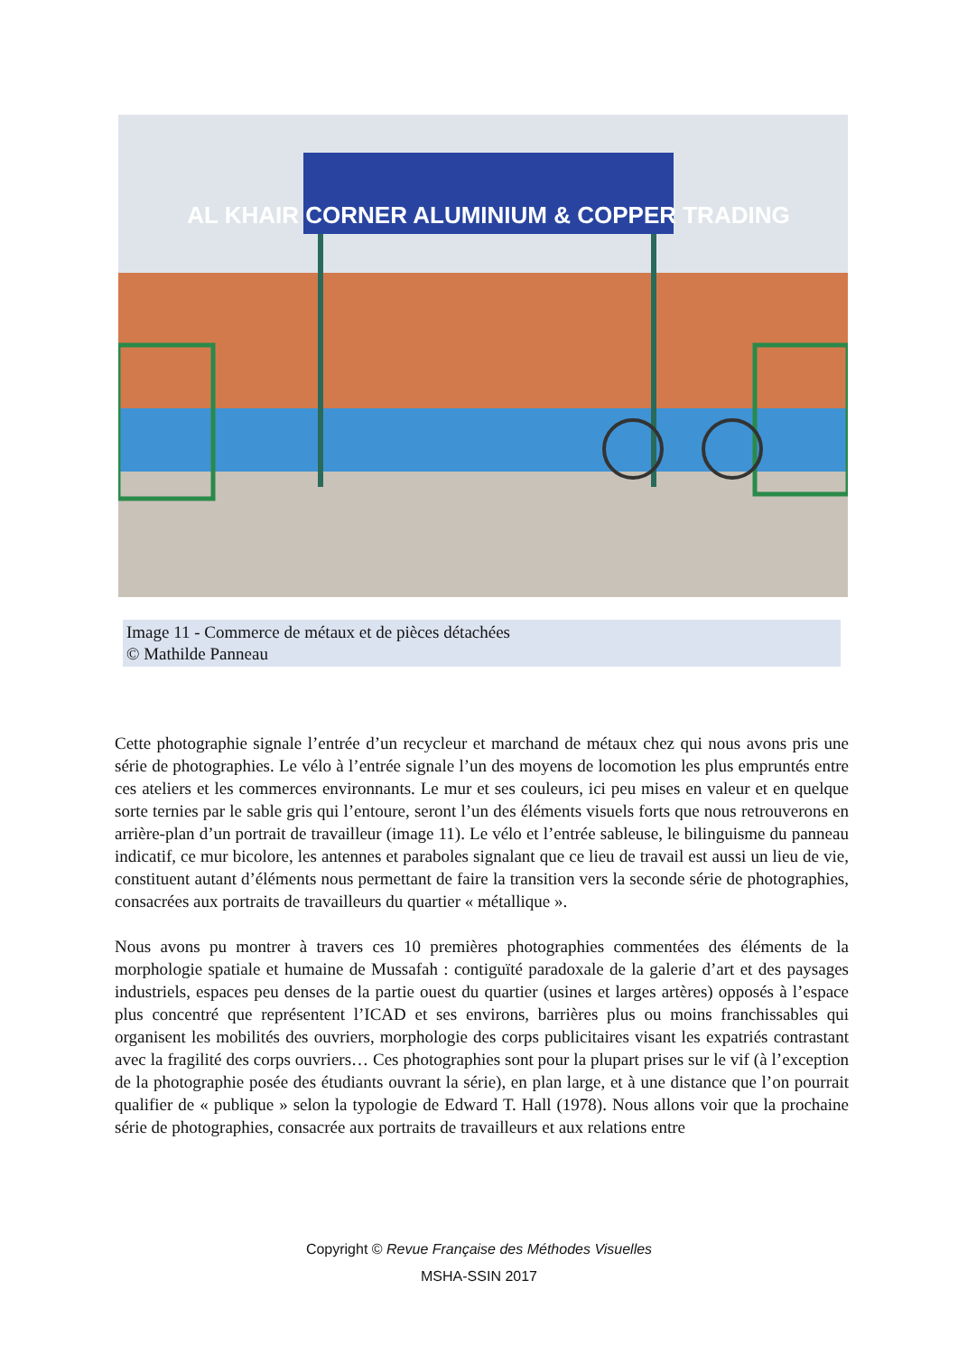AL KHAIR CORNER ALUMINIUM & COPPER TRADING
Image 11 - Commerce de métaux et de pièces détachées
© Mathilde Panneau
Cette photographie signale l’entrée d’un recycleur et marchand de métaux chez qui nous avons pris une série de photographies. Le vélo à l’entrée signale l’un des moyens de locomotion les plus empruntés entre ces ateliers et les commerces environnants. Le mur et ses couleurs, ici peu mises en valeur et en quelque sorte ternies par le sable gris qui l’entoure, seront l’un des éléments visuels forts que nous retrouverons en arrière-plan d’un portrait de travailleur (image 11). Le vélo et l’entrée sableuse, le bilinguisme du panneau indicatif, ce mur bicolore, les antennes et paraboles signalant que ce lieu de travail est aussi un lieu de vie, constituent autant d’éléments nous permettant de faire la transition vers la seconde série de photographies, consacrées aux portraits de travailleurs du quartier « métallique ».
Nous avons pu montrer à travers ces 10 premières photographies commentées des éléments de la morphologie spatiale et humaine de Mussafah : contiguïté paradoxale de la galerie d’art et des paysages industriels, espaces peu denses de la partie ouest du quartier (usines et larges artères) opposés à l’espace plus concentré que représentent l’ICAD et ses environs, barrières plus ou moins franchissables qui organisent les mobilités des ouvriers, morphologie des corps publicitaires visant les expatriés contrastant avec la fragilité des corps ouvriers… Ces photographies sont pour la plupart prises sur le vif (à l’exception de la photographie posée des étudiants ouvrant la série), en plan large, et à une distance que l’on pourrait qualifier de « publique » selon la typologie de Edward T. Hall (1978). Nous allons voir que la prochaine série de photographies, consacrée aux portraits de travailleurs et aux relations entre
Copyright © Revue Française des Méthodes Visuelles
MSHA-SSIN 2017